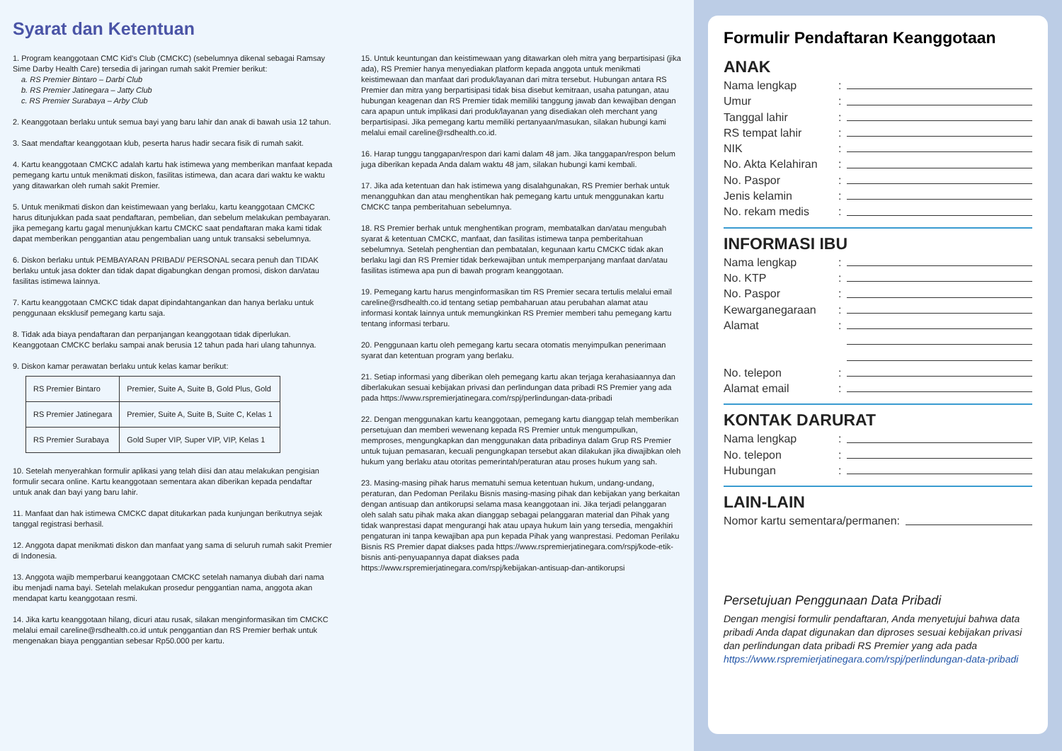Syarat dan Ketentuan
1. Program keanggotaan CMC Kid's Club (CMCKC) (sebelumnya dikenal sebagai Ramsay Sime Darby Health Care) tersedia di jaringan rumah sakit Premier berikut:
a. RS Premier Bintaro – Darbi Club
b. RS Premier Jatinegara – Jatty Club
c. RS Premier Surabaya – Arby Club
2. Keanggotaan berlaku untuk semua bayi yang baru lahir dan anak di bawah usia 12 tahun.
3. Saat mendaftar keanggotaan klub, peserta harus hadir secara fisik di rumah sakit.
4. Kartu keanggotaan CMCKC adalah kartu hak istimewa yang memberikan manfaat kepada pemegang kartu untuk menikmati diskon, fasilitas istimewa, dan acara dari waktu ke waktu yang ditawarkan oleh rumah sakit Premier.
5. Untuk menikmati diskon dan keistimewaan yang berlaku, kartu keanggotaan CMCKC harus ditunjukkan pada saat pendaftaran, pembelian, dan sebelum melakukan pembayaran. jika pemegang kartu gagal menunjukkan kartu CMCKC saat pendaftaran maka kami tidak dapat memberikan penggantian atau pengembalian uang untuk transaksi sebelumnya.
6. Diskon berlaku untuk PEMBAYARAN PRIBADI/ PERSONAL secara penuh dan TIDAK berlaku untuk jasa dokter dan tidak dapat digabungkan dengan promosi, diskon dan/atau fasilitas istimewa lainnya.
7. Kartu keanggotaan CMCKC tidak dapat dipindahtangankan dan hanya berlaku untuk penggunaan eksklusif pemegang kartu saja.
8. Tidak ada biaya pendaftaran dan perpanjangan keanggotaan tidak diperlukan. Keanggotaan CMCKC berlaku sampai anak berusia 12 tahun pada hari ulang tahunnya.
9. Diskon kamar perawatan berlaku untuk kelas kamar berikut:
| RS Premier Bintaro | Premier, Suite A, Suite B, Gold Plus, Gold |
| RS Premier Jatinegara | Premier, Suite A, Suite B, Suite C, Kelas 1 |
| RS Premier Surabaya | Gold Super VIP, Super VIP, VIP, Kelas 1 |
10. Setelah menyerahkan formulir aplikasi yang telah diisi dan atau melakukan pengisian formulir secara online. Kartu keanggotaan sementara akan diberikan kepada pendaftar untuk anak dan bayi yang baru lahir.
11. Manfaat dan hak istimewa CMCKC dapat ditukarkan pada kunjungan berikutnya sejak tanggal registrasi berhasil.
12. Anggota dapat menikmati diskon dan manfaat yang sama di seluruh rumah sakit Premier di Indonesia.
13. Anggota wajib memperbarui keanggotaan CMCKC setelah namanya diubah dari nama ibu menjadi nama bayi. Setelah melakukan prosedur penggantian nama, anggota akan mendapat kartu keanggotaan resmi.
14. Jika kartu keanggotaan hilang, dicuri atau rusak, silakan menginformasikan tim CMCKC melalui email careline@rsdhealth.co.id untuk penggantian dan RS Premier berhak untuk mengenakan biaya penggantian sebesar Rp50.000 per kartu.
15. Untuk keuntungan dan keistimewaan yang ditawarkan oleh mitra yang berpartisipasi (jika ada), RS Premier hanya menyediakan platform kepada anggota untuk menikmati keistimewaan dan manfaat dari produk/layanan dari mitra tersebut. Hubungan antara RS Premier dan mitra yang berpartisipasi tidak bisa disebut kemitraan, usaha patungan, atau hubungan keagenan dan RS Premier tidak memiliki tanggung jawab dan kewajiban dengan cara apapun untuk implikasi dari produk/layanan yang disediakan oleh merchant yang berpartisipasi. Jika pemegang kartu memiliki pertanyaan/masukan, silakan hubungi kami melalui email careline@rsdhealth.co.id.
16. Harap tunggu tanggapan/respon dari kami dalam 48 jam. Jika tanggapan/respon belum juga diberikan kepada Anda dalam waktu 48 jam, silakan hubungi kami kembali.
17. Jika ada ketentuan dan hak istimewa yang disalahgunakan, RS Premier berhak untuk menangguhkan dan atau menghentikan hak pemegang kartu untuk menggunakan kartu CMCKC tanpa pemberitahuan sebelumnya.
18. RS Premier berhak untuk menghentikan program, membatalkan dan/atau mengubah syarat & ketentuan CMCKC, manfaat, dan fasilitas istimewa tanpa pemberitahuan sebelumnya. Setelah penghentian dan pembatalan, kegunaan kartu CMCKC tidak akan berlaku lagi dan RS Premier tidak berkewajiban untuk memperpanjang manfaat dan/atau fasilitas istimewa apa pun di bawah program keanggotaan.
19. Pemegang kartu harus menginformasikan tim RS Premier secara tertulis melalui email careline@rsdhealth.co.id tentang setiap pembaharuan atau perubahan alamat atau informasi kontak lainnya untuk memungkinkan RS Premier memberi tahu pemegang kartu tentang informasi terbaru.
20. Penggunaan kartu oleh pemegang kartu secara otomatis menyimpulkan penerimaan syarat dan ketentuan program yang berlaku.
21. Setiap informasi yang diberikan oleh pemegang kartu akan terjaga kerahasiaannya dan diberlakukan sesuai kebijakan privasi dan perlindungan data pribadi RS Premier yang ada pada https://www.rspremierjatinegara.com/rspj/perlindungan-data-pribadi
22. Dengan menggunakan kartu keanggotaan, pemegang kartu dianggap telah memberikan persetujuan dan memberi wewenang kepada RS Premier untuk mengumpulkan, memproses, mengungkapkan dan menggunakan data pribadinya dalam Grup RS Premier untuk tujuan pemasaran, kecuali pengungkapan tersebut akan dilakukan jika diwajibkan oleh hukum yang berlaku atau otoritas pemerintah/peraturan atau proses hukum yang sah.
23. Masing-masing pihak harus mematuhi semua ketentuan hukum, undang-undang, peraturan, dan Pedoman Perilaku Bisnis masing-masing pihak dan kebijakan yang berkaitan dengan antisuap dan antikorupsi selama masa keanggotaan ini. Jika terjadi pelanggaran oleh salah satu pihak maka akan dianggap sebagai pelanggaran material dan Pihak yang tidak wanprestasi dapat mengurangi hak atau upaya hukum lain yang tersedia, mengakhiri pengaturan ini tanpa kewajiban apa pun kepada Pihak yang wanprestasi. Pedoman Perilaku Bisnis RS Premier dapat diakses pada https://www.rspremierjatinegara.com/rspj/kode-etik-bisnis anti-penyuapannya dapat diakses pada https://www.rspremierjatinegara.com/rspj/kebijakan-antisuap-dan-antikorupsi
Formulir Pendaftaran Keanggotaan
ANAK
Nama lengkap:
Umur:
Tanggal lahir:
RS tempat lahir:
NIK:
No. Akta Kelahiran:
No. Paspor:
Jenis kelamin:
No. rekam medis:
INFORMASI IBU
Nama lengkap:
No. KTP:
No. Paspor:
Kewarganegaraan:
Alamat:
No. telepon:
Alamat email:
KONTAK DARURAT
Nama lengkap:
No. telepon:
Hubungan:
LAIN-LAIN
Nomor kartu sementara/permanen:
Persetujuan Penggunaan Data Pribadi
Dengan mengisi formulir pendaftaran, Anda menyetujui bahwa data pribadi Anda dapat digunakan dan diproses sesuai kebijakan privasi dan perlindungan data pribadi RS Premier yang ada pada https://www.rspremierjatinegara.com/rspj/perlindungan-data-pribadi